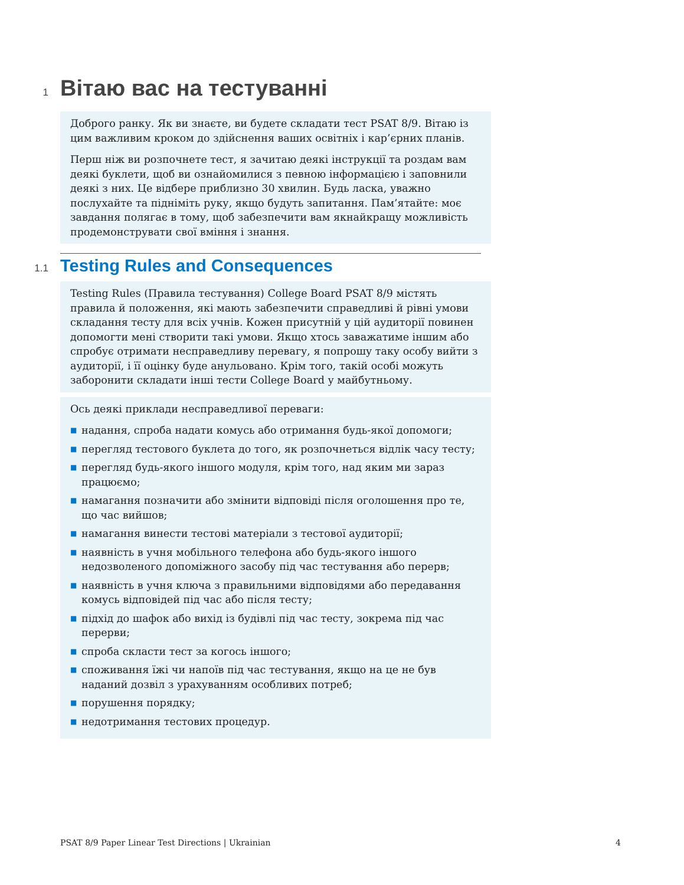1 Вітаю вас на тестуванні
Доброго ранку. Як ви знаєте, ви будете складати тест PSAT 8/9. Вітаю із цим важливим кроком до здійснення ваших освітніх і кар’єрних планів.
Перш ніж ви розпочнете тест, я зачитаю деякі інструкції та роздам вам деякі буклети, щоб ви ознайомилися з певною інформацією і заповнили деякі з них. Це відбере приблизно 30 хвилин. Будь ласка, уважно послухайте та підніміть руку, якщо будуть запитання. Пам’ятайте: моє завдання полягає в тому, щоб забезпечити вам якнайкращу можливість продемонструвати свої вміння і знання.
1.1 Testing Rules and Consequences
Testing Rules (Правила тестування) College Board PSAT 8/9 містять правила й положення, які мають забезпечити справедливі й рівні умови складання тесту для всіх учнів. Кожен присутній у цій аудиторії повинен допомогти мені створити такі умови. Якщо хтось заважатиме іншим або спробує отримати несправедливу перевагу, я попрошу таку особу вийти з аудиторії, і її оцінку буде анульовано. Крім того, такій особі можуть заборонити складати інші тести College Board у майбутньому.
Ось деякі приклади несправедливої переваги:
■ надання, спроба надати комусь або отримання будь-якої допомоги;
■ перегляд тестового буклета до того, як розпочнеться відлік часу тесту;
■ перегляд будь-якого іншого модуля, крім того, над яким ми зараз працюємо;
■ намагання позначити або змінити відповіді після оголошення про те, що час вийшов;
■ намагання винести тестові матеріали з тестової аудиторії;
■ наявність в учня мобільного телефона або будь-якого іншого недозволеного допоміжного засобу під час тестування або перерв;
■ наявність в учня ключа з правильними відповідями або передавання комусь відповідей під час або після тесту;
■ підхід до шафок або вихід із будівлі під час тесту, зокрема під час перерви;
■ спроба скласти тест за когось іншого;
■ споживання їжі чи напоїв під час тестування, якщо на це не був наданий дозвіл з урахуванням особливих потреб;
■ порушення порядку;
■ недотримання тестових процедур.
PSAT 8/9 Paper Linear Test Directions | Ukrainian 4